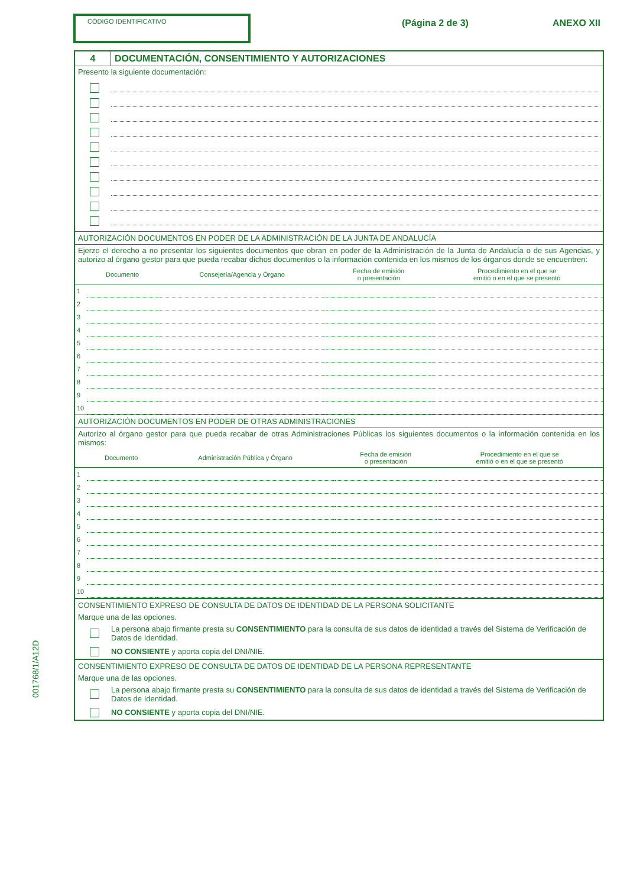001768/1/A12D
CÓDIGO IDENTIFICATIVO
(Página 2 de 3) ANEXO XII
4 DOCUMENTACIÓN, CONSENTIMIENTO Y AUTORIZACIONES
Presento la siguiente documentación:
AUTORIZACIÓN DOCUMENTOS EN PODER DE LA ADMINISTRACIÓN DE LA JUNTA DE ANDALUCÍA
Ejerzo el derecho a no presentar los siguientes documentos que obran en poder de la Administración de la Junta de Andalucía o de sus Agencias, y autorizo al órgano gestor para que pueda recabar dichos documentos o la información contenida en los mismos de los órganos donde se encuentren:
| | Documento | Consejería/Agencia y Órgano | Fecha de emisión o presentación | Procedimiento en el que se emitió o en el que se presentó |
| --- | --- | --- | --- | --- |
| 1 | | | | |
| 2 | | | | |
| 3 | | | | |
| 4 | | | | |
| 5 | | | | |
| 6 | | | | |
| 7 | | | | |
| 8 | | | | |
| 9 | | | | |
| 10 | | | | |
AUTORIZACIÓN DOCUMENTOS EN PODER DE OTRAS ADMINISTRACIONES
Autorizo al órgano gestor para que pueda recabar de otras Administraciones Públicas los siguientes documentos o la información contenida en los mismos:
| | Documento | Administración Pública y Órgano | Fecha de emisión o presentación | Procedimiento en el que se emitió o en el que se presentó |
| --- | --- | --- | --- | --- |
| 1 | | | | |
| 2 | | | | |
| 3 | | | | |
| 4 | | | | |
| 5 | | | | |
| 6 | | | | |
| 7 | | | | |
| 8 | | | | |
| 9 | | | | |
| 10 | | | | |
CONSENTIMIENTO EXPRESO DE CONSULTA DE DATOS DE IDENTIDAD DE LA PERSONA SOLICITANTE
Marque una de las opciones.
La persona abajo firmante presta su CONSENTIMIENTO para la consulta de sus datos de identidad a través del Sistema de Verificación de Datos de Identidad.
NO CONSIENTE y aporta copia del DNI/NIE.
CONSENTIMIENTO EXPRESO DE CONSULTA DE DATOS DE IDENTIDAD DE LA PERSONA REPRESENTANTE
Marque una de las opciones.
La persona abajo firmante presta su CONSENTIMIENTO para la consulta de sus datos de identidad a través del Sistema de Verificación de Datos de Identidad.
NO CONSIENTE y aporta copia del DNI/NIE.